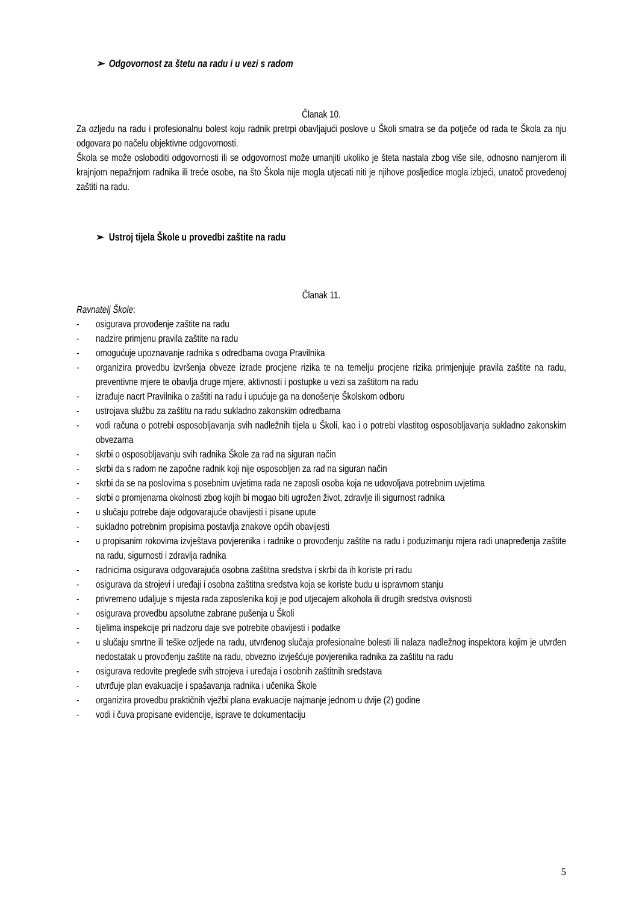➢ Odgovornost za štetu na radu i u vezi s radom
Članak 10.
Za ozljedu na radu i profesionalnu bolest koju radnik pretrpi obavljajući poslove u Školi smatra se da potječe od rada te Škola za nju odgovara po načelu objektivne odgovornosti.
Škola se može osloboditi odgovornosti ili se odgovornost može umanjiti ukoliko je šteta nastala zbog više sile, odnosno namjerom ili krajnjom nepažnjom radnika ili treće osobe, na što Škola nije mogla utjecati niti je njihove posljedice mogla izbjeći, unatoč provedenoj zaštiti na radu.
➢ Ustroj tijela Škole u provedbi zaštite na radu
Članak 11.
Ravnatelj Škole:
- osigurava provođenje zaštite na radu
- nadzire primjenu pravila zaštite na radu
- omogućuje upoznavanje radnika s odredbama ovoga Pravilnika
- organizira provedbu izvršenja obveze izrade procjene rizika te na temelju procjene rizika primjenjuje pravila zaštite na radu, preventivne mjere te obavlja druge mjere, aktivnosti i postupke u vezi sa zaštitom na radu
- izrađuje nacrt Pravilnika o zaštiti na radu i upućuje ga na donošenje Školskom odboru
- ustrojava službu za zaštitu na radu sukladno zakonskim odredbama
- vodi računa o potrebi osposobljavanja svih nadležnih tijela u Školi, kao i o potrebi vlastitog osposobljavanja sukladno zakonskim obvezama
- skrbi o osposobljavanju svih radnika Škole za rad na siguran način
- skrbi da s radom ne započne radnik koji nije osposobljen za rad na siguran način
- skrbi da se na poslovima s posebnim uvjetima rada ne zaposli osoba koja ne udovoljava potrebnim uvjetima
- skrbi o promjenama okolnosti zbog kojih bi mogao biti ugrožen život, zdravlje ili sigurnost radnika
- u slučaju potrebe daje odgovarajuće obavijesti i pisane upute
- sukladno potrebnim propisima postavlja znakove općih obavijesti
- u propisanim rokovima izvještava povjerenika i radnike o provođenju zaštite na radu i poduzimanju mjera radi unapređenja zaštite na radu, sigurnosti i zdravlja radnika
- radnicima osigurava odgovarajuća osobna zaštitna sredstva i skrbi da ih koriste pri radu
- osigurava da strojevi i uređaji i osobna zaštitna sredstva koja se koriste budu u ispravnom stanju
- privremeno udaljuje s mjesta rada zaposlenika koji je pod utjecajem alkohola ili drugih sredstva ovisnosti
- osigurava provedbu apsolutne zabrane pušenja u Školi
- tijelima inspekcije pri nadzoru daje sve potrebite obavijesti i podatke
- u slučaju smrtne ili teške ozljede na radu, utvrđenog slučaja profesionalne bolesti ili nalaza nadležnog inspektora kojim je utvrđen nedostatak u provođenju zaštite na radu, obvezno izvješćuje povjerenika radnika za zaštitu na radu
- osigurava redovite preglede svih strojeva i uređaja i osobnih zaštitnih sredstava
- utvrđuje plan evakuacije i spašavanja radnika i učenika Škole
- organizira provedbu praktičnih vježbi plana evakuacije najmanje jednom u dvije (2) godine
- vodi i čuva propisane evidencije, isprave te dokumentaciju
5